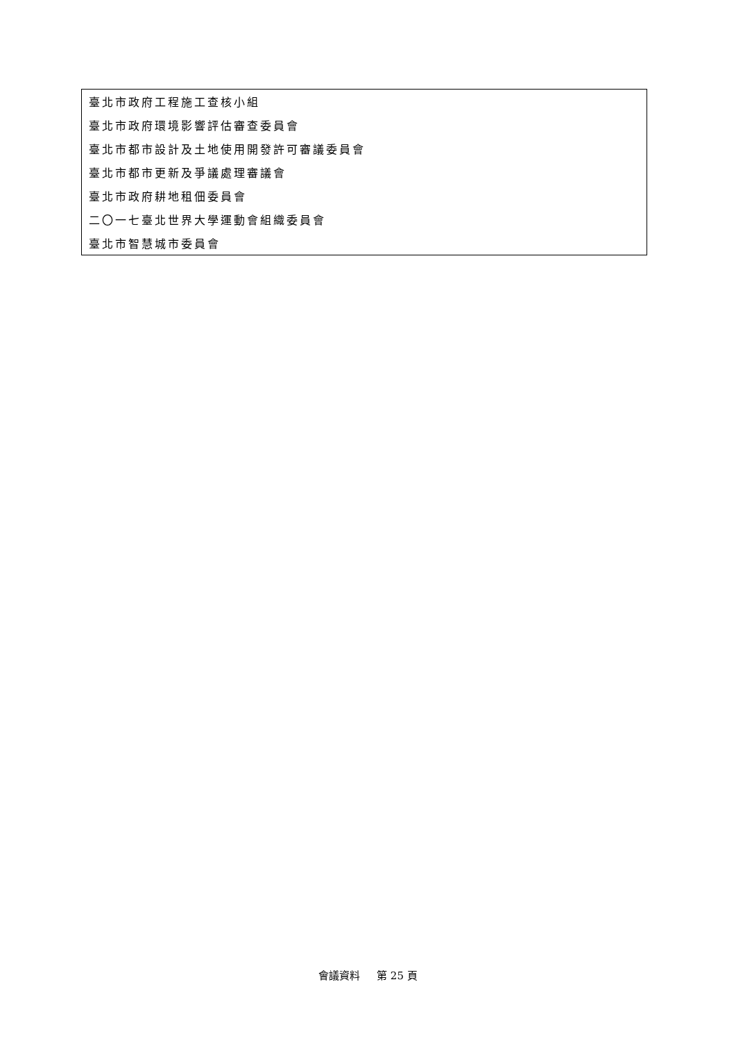| 臺北市政府工程施工查核小組 |
| 臺北市政府環境影響評估審查委員會 |
| 臺北市都市設計及土地使用開發許可審議委員會 |
| 臺北市都市更新及爭議處理審議會 |
| 臺北市政府耕地租佃委員會 |
| 二〇一七臺北世界大學運動會組織委員會 |
| 臺北市智慧城市委員會 |
會議資料 第 25 頁